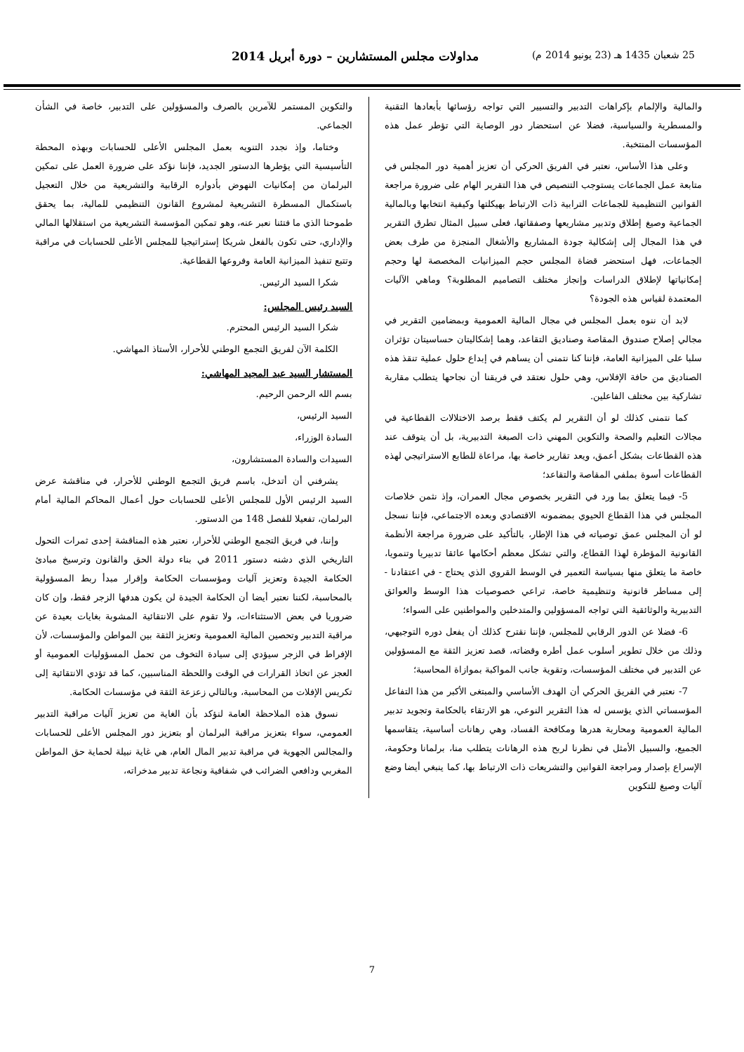25 شعبان 1435 هـ (23 يونيو 2014 م) مداولات مجلس المستشارين – دورة أبريل 2014
والمالية والإلمام بإكراهات التدبير والتسيير التي تواجه رؤسائها بأبعادها التقنية والمسطرية والسياسية، فضلا عن استحضار دور الوصاية التي تؤطر عمل هذه المؤسسات المنتخبة.
وعلى هذا الأساس، نعتبر في الفريق الحركي أن تعزيز أهمية دور المجلس في متابعة عمل الجماعات يستوجب التنصيص في هذا التقرير الهام على ضرورة مراجعة القوانين التنظيمية للجماعات الترابية ذات الارتباط بهيكلتها وكيفية انتخابها وبالمالية الجماعية وصيغ إطلاق وتدبير مشاريعها وصفقاتها، فعلى سبيل المثال تطرق التقرير في هذا المجال إلى إشكالية جودة المشاريع والأشغال المنجزة من طرف بعض الجماعات، فهل استحضر قضاة المجلس حجم الميزانيات المخصصة لها وحجم إمكانياتها لإطلاق الدراسات وإنجاز مختلف التصاميم المطلوبة؟ وماهي الآليات المعتمدة لقياس هذه الجودة؟
لابد أن ننوه بعمل المجلس في مجال المالية العمومية وبمضامين التقرير في مجالي إصلاح صندوق المقاصة وصناديق التقاعد، وهما إشكاليتان حساسيتان تؤثران سلبا على الميزانية العامة، فإننا كنا نتمنى أن يساهم في إبداع حلول عملية تنقذ هذه الصناديق من حافة الإفلاس، وهي حلول نعتقد في فريقنا أن نجاحها يتطلب مقاربة تشاركية بين مختلف الفاعلين.
كما نتمنى كذلك لو أن التقرير لم يكتف فقط برصد الاختلالات القطاعية في مجالات التعليم والصحة والتكوين المهني ذات الصبغة التدبيرية، بل أن يتوقف عند هذه القطاعات بشكل أعمق، ويعد تقارير خاصة بها، مراعاة للطابع الاستراتيجي لهذه القطاعات أسوة بملفي المقاصة والتقاعد؛
5- فيما يتعلق بما ورد في التقرير بخصوص مجال العمران، وإذ نثمن خلاصات المجلس في هذا القطاع الحيوي بمضمونه الاقتصادي وبعده الاجتماعي، فإننا نسجل لو أن المجلس عمق توصياته في هذا الإطار، بالتأكيد على ضرورة مراجعة الأنظمة القانونية المؤطرة لهذا القطاع، والتي تشكل معظم أحكامها عائقا تدبيريا وتنمويا، خاصة ما يتعلق منها بسياسة التعمير في الوسط القروي الذي يحتاج - في اعتقادنا - إلى مساطر قانونية وتنظيمية خاصة، تراعي خصوصيات هذا الوسط والعوائق التدبيرية والوثائقية التي تواجه المسؤولين والمتدخلين والمواطنين على السواء؛
6- فضلا عن الدور الرقابي للمجلس، فإننا نقترح كذلك أن يفعل دوره التوجيهي، وذلك من خلال تطوير أسلوب عمل أطره وقضاته، قصد تعزيز الثقة مع المسؤولين عن التدبير في مختلف المؤسسات، وتقوية جانب المواكبة بموازاة المحاسبة؛
7- نعتبر في الفريق الحركي أن الهدف الأساسي والمبتغى الأكبر من هذا التفاعل المؤسساتي الذي يؤسس له هذا التقرير النوعي، هو الارتقاء بالحكامة وتجويد تدبير المالية العمومية ومحاربة هدرها ومكافحة الفساد، وهي رهانات أساسية، يتقاسمها الجميع، والسبيل الأمثل في نظرنا لربح هذه الرهانات يتطلب منا، برلمانا وحكومة، الإسراع بإصدار ومراجعة القوانين والتشريعات ذات الارتباط بها، كما ينبغي أيضا وضع آليات وصيغ للتكوين
والتكوين المستمر للآمرين بالصرف والمسؤولين على التدبير، خاصة في الشأن الجماعي.
وختاما، وإذ نجدد التنويه بعمل المجلس الأعلى للحسابات وبهذه المحطة التأسيسية التي يؤطرها الدستور الجديد، فإننا نؤكد على ضرورة العمل على تمكين البرلمان من إمكانيات النهوض بأدواره الرقابية والتشريعية من خلال التعجيل باستكمال المسطرة التشريعية لمشروع القانون التنظيمي للمالية، بما يحقق طموحنا الذي ما فتئنا نعبر عنه، وهو تمكين المؤسسة التشريعية من استقلالها المالي والإداري، حتى تكون بالفعل شريكا إستراتيجيا للمجلس الأعلى للحسابات في مراقبة وتتبع تنفيذ الميزانية العامة وفروعها القطاعية.
شكرا السيد الرئيس.
السيد رئيس المجلس:
شكرا السيد الرئيس المحترم.
الكلمة الآن لفريق التجمع الوطني للأحرار، الأستاذ المهاشي.
المستشار السيد عبد المجيد المهاشي:
بسم الله الرحمن الرحيم.
السيد الرئيس،
السادة الوزراء،
السيدات والسادة المستشارون،
يشرفني أن أتدخل، باسم فريق التجمع الوطني للأحرار، في مناقشة عرض السيد الرئيس الأول للمجلس الأعلى للحسابات حول أعمال المحاكم المالية أمام البرلمان، تفعيلا للفصل 148 من الدستور.
وإننا، في فريق التجمع الوطني للأحرار، نعتبر هذه المناقشة إحدى ثمرات التحول التاريخي الذي دشنه دستور 2011 في بناء دولة الحق والقانون وترسيخ مبادئ الحكامة الجيدة وتعزيز آليات ومؤسسات الحكامة وإقرار مبدأ ربط المسؤولية بالمحاسبة، لكننا نعتبر أيضا أن الحكامة الجيدة لن يكون هدفها الزجر فقط، وإن كان ضروريا في بعض الاستثناءات، ولا تقوم على الانتقائية المشوبة بغايات بعيدة عن مراقبة التدبير وتحصين المالية العمومية وتعزيز الثقة بين المواطن والمؤسسات، لأن الإفراط في الزجر سيؤدي إلى سيادة التخوف من تحمل المسؤوليات العمومية أو العجز عن اتخاذ القرارات في الوقت واللحظة المناسبين، كما قد تؤدي الانتقائية إلى تكريس الإفلات من المحاسبة، وبالتالي زعزعة الثقة في مؤسسات الحكامة.
نسوق هذه الملاحظة العامة لنؤكد بأن الغاية من تعزيز آليات مراقبة التدبير العمومي، سواء بتعزيز مراقبة البرلمان أو بتعزيز دور المجلس الأعلى للحسابات والمجالس الجهوية في مراقبة تدبير المال العام، هي غاية نبيلة لحماية حق المواطن المغربي ودافعي الضرائب في شفافية ونجاعة تدبير مدخراته،
7